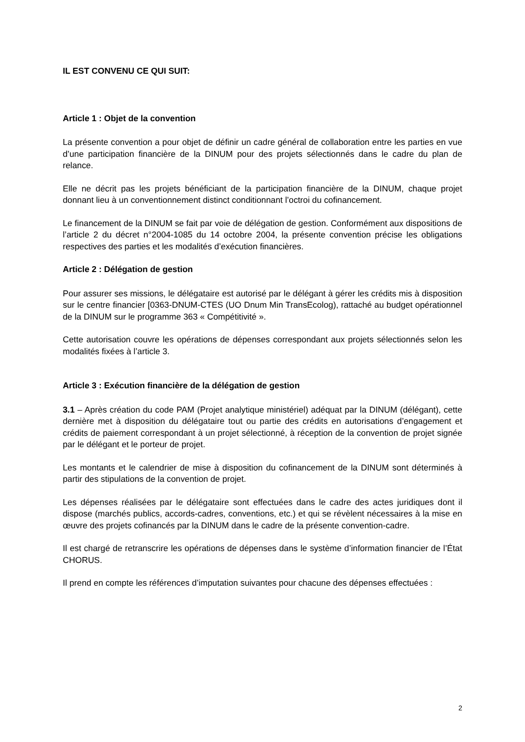IL EST CONVENU CE QUI SUIT:
Article 1 : Objet de la convention
La présente convention a pour objet de définir un cadre général de collaboration entre les parties en vue d’une participation financière de la DINUM pour des projets sélectionnés dans le cadre du plan de relance.
Elle ne décrit pas les projets bénéficiant de la participation financière de la DINUM, chaque projet donnant lieu à un conventionnement distinct conditionnant l’octroi du cofinancement.
Le financement de la DINUM se fait par voie de délégation de gestion. Conformément aux dispositions de l’article 2 du décret n°2004-1085 du 14 octobre 2004, la présente convention précise les obligations respectives des parties et les modalités d’exécution financières.
Article 2 : Délégation de gestion
Pour assurer ses missions, le délégataire est autorisé par le délégant à gérer les crédits mis à disposition sur le centre financier [0363-DNUM-CTES (UO Dnum Min TransEcolog), rattaché au budget opérationnel de la DINUM sur le programme 363 « Compétitivité ».
Cette autorisation couvre les opérations de dépenses correspondant aux projets sélectionnés selon les modalités fixées à l’article 3.
Article 3 : Exécution financière de la délégation de gestion
3.1 – Après création du code PAM (Projet analytique ministériel) adéquat par la DINUM (délégant), cette dernière met à disposition du délégataire tout ou partie des crédits en autorisations d’engagement et crédits de paiement correspondant à un projet sélectionné, à réception de la convention de projet signée par le délégant et le porteur de projet.
Les montants et le calendrier de mise à disposition du cofinancement de la DINUM sont déterminés à partir des stipulations de la convention de projet.
Les dépenses réalisées par le délégataire sont effectuées dans le cadre des actes juridiques dont il dispose (marchés publics, accords-cadres, conventions, etc.) et qui se révèlent nécessaires à la mise en œuvre des projets cofinancés par la DINUM dans le cadre de la présente convention-cadre.
Il est chargé de retranscrire les opérations de dépenses dans le système d’information financier de l’État CHORUS.
Il prend en compte les références d’imputation suivantes pour chacune des dépenses effectuées :
2